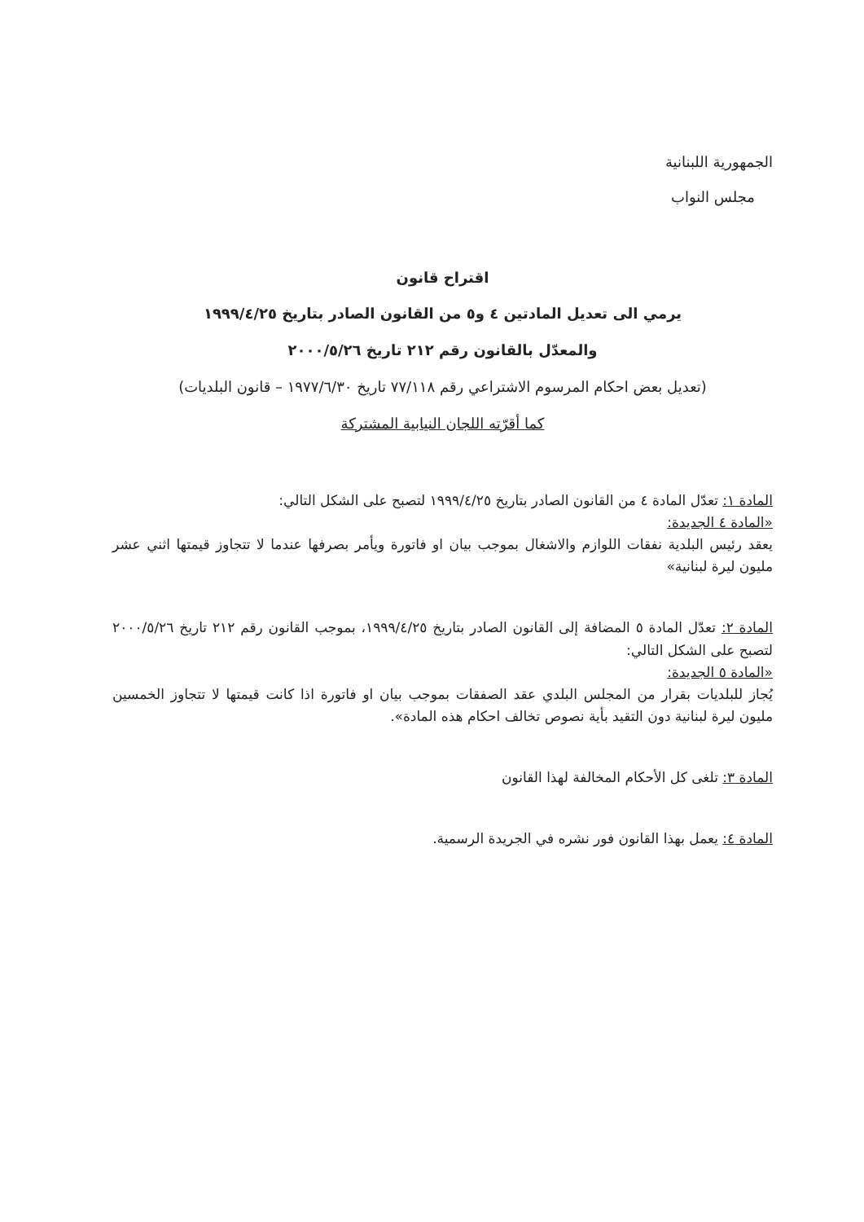الجمهورية اللبنانية
مجلس النواب
اقتراح قانون
يرمي الى تعديل المادتين ٤ و٥ من القانون الصادر بتاريخ ١٩٩٩/٤/٢٥
والمعدّل بالقانون رقم ٢١٢ تاريخ ٢٠٠٠/٥/٢٦
(تعديل بعض احكام المرسوم الاشتراعي رقم ٧٧/١١٨ تاريخ ١٩٧٧/٦/٣٠ – قانون البلديات)
كما أقرّته اللجان النيابية المشتركة
المادة ١: تعدّل المادة ٤ من القانون الصادر بتاريخ ١٩٩٩/٤/٢٥ لتصبح على الشكل التالي:
«المادة ٤ الجديدة:
يعقد رئيس البلدية نفقات اللوازم والاشغال بموجب بيان او فاتورة ويأمر بصرفها عندما لا تتجاوز قيمتها اثني عشر مليون ليرة لبنانية»
المادة ٢: تعدّل المادة ٥ المضافة إلى القانون الصادر بتاريخ ١٩٩٩/٤/٢٥، بموجب القانون رقم ٢١٢ تاريخ ٢٠٠٠/٥/٢٦ لتصبح على الشكل التالي:
«المادة ٥ الجديدة:
يُجاز للبلديات بقرار من المجلس البلدي عقد الصفقات بموجب بيان او فاتورة اذا كانت قيمتها لا تتجاوز الخمسين مليون ليرة لبنانية دون التقيد بأية نصوص تخالف احكام هذه المادة».
المادة ٣: تلغى كل الأحكام المخالفة لهذا القانون
المادة ٤: يعمل بهذا القانون فور نشره في الجريدة الرسمية.